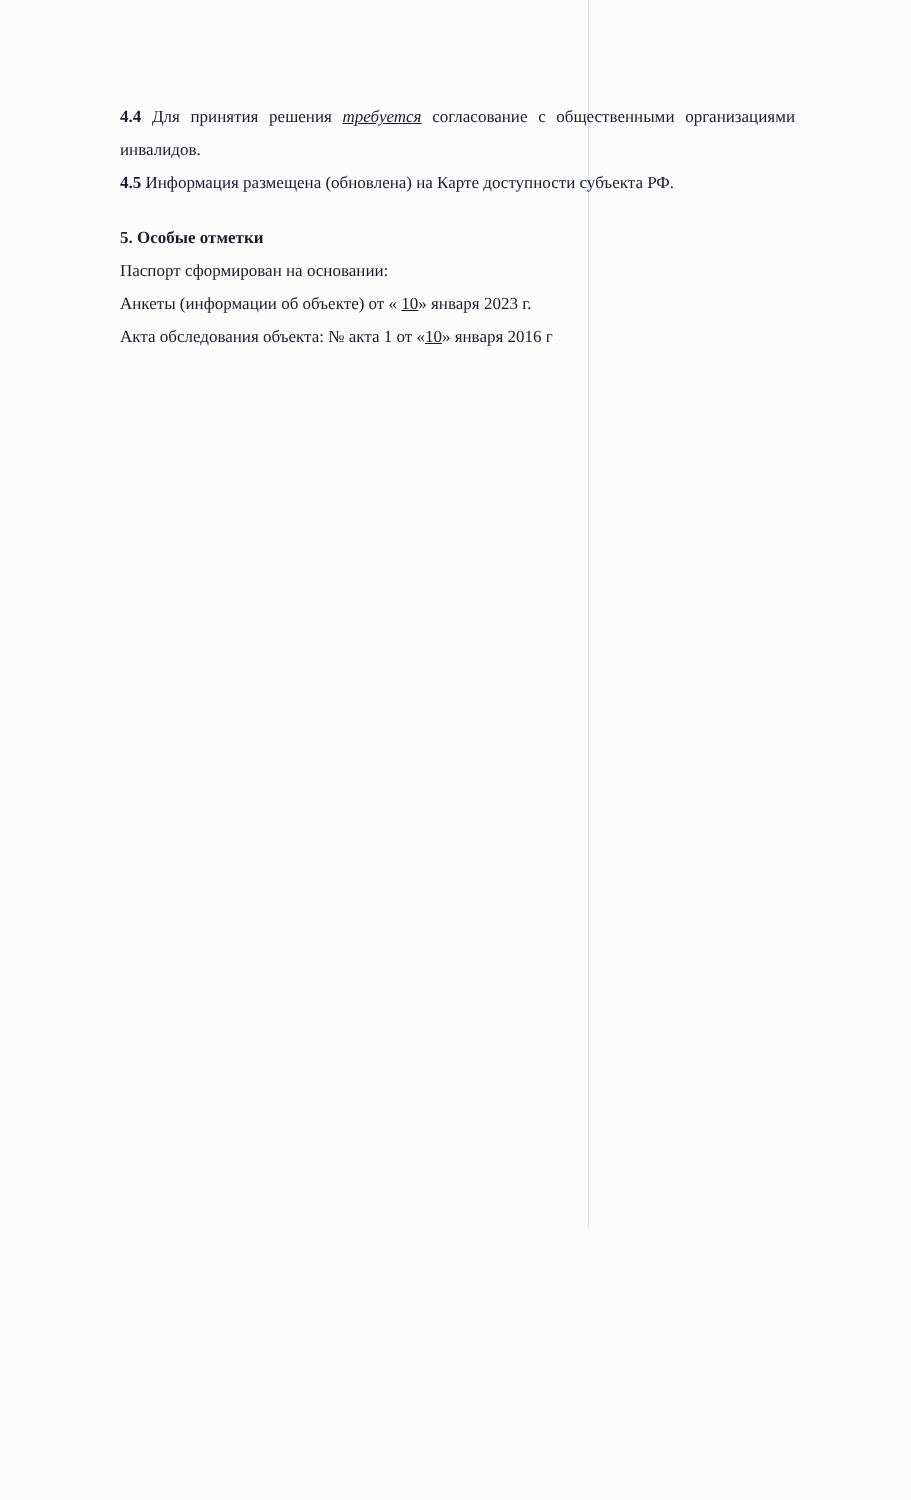4.4 Для принятия решения требуется согласование с общественными организациями инвалидов.
4.5 Информация размещена (обновлена) на Карте доступности субъекта РФ.
5. Особые отметки
Паспорт сформирован на основании:
Анкеты (информации об объекте) от « 10» января 2023 г.
Акта обследования объекта: № акта 1 от «10» января 2016 г